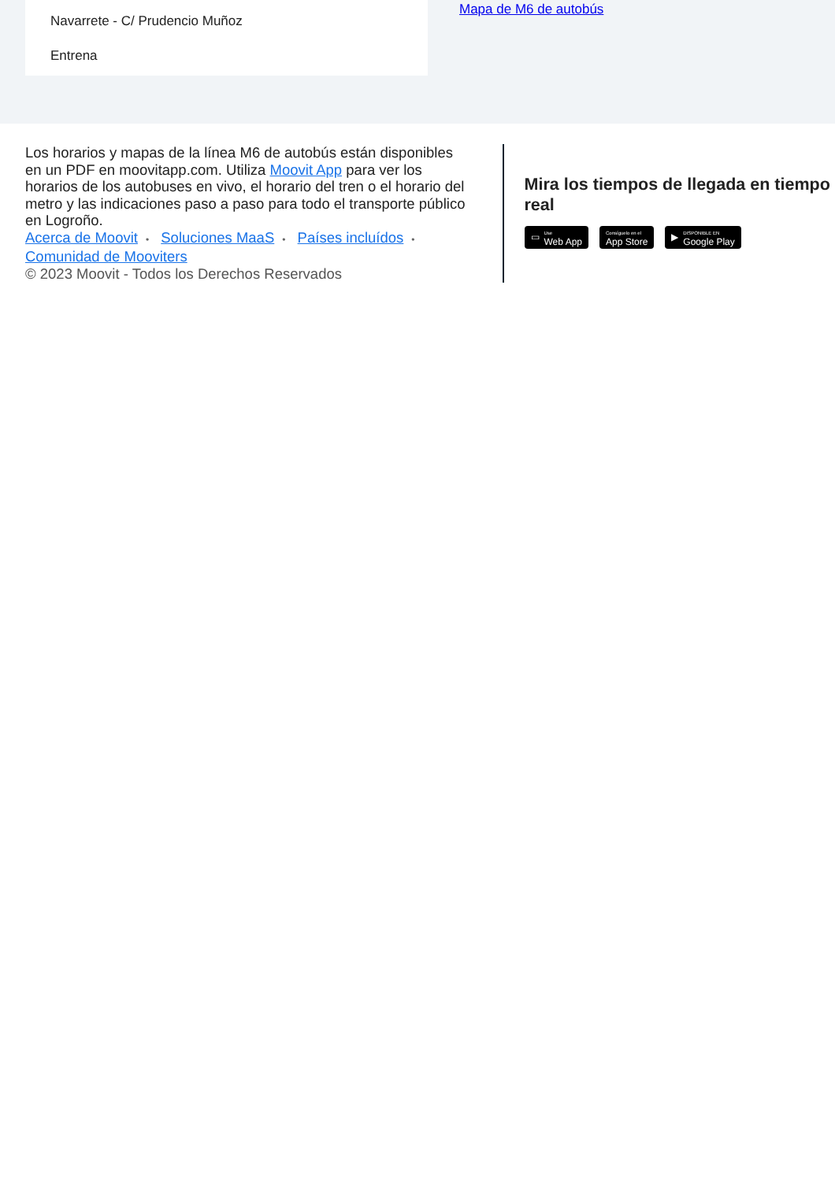Navarrete - C/ Prudencio Muñoz
Entrena
Mapa de M6 de autobús
Los horarios y mapas de la línea M6 de autobús están disponibles en un PDF en moovitapp.com. Utiliza Moovit App para ver los horarios de los autobuses en vivo, el horario del tren o el horario del metro y las indicaciones paso a paso para todo el transporte público en Logroño.
Acerca de Moovit • Soluciones MaaS • Países incluídos • Comunidad de Mooviters
© 2023 Moovit - Todos los Derechos Reservados
Mira los tiempos de llegada en tiempo real
▭ Use
Web App
Consíguelo en el
App Store
▶ DISPONIBLE EN
Google Play